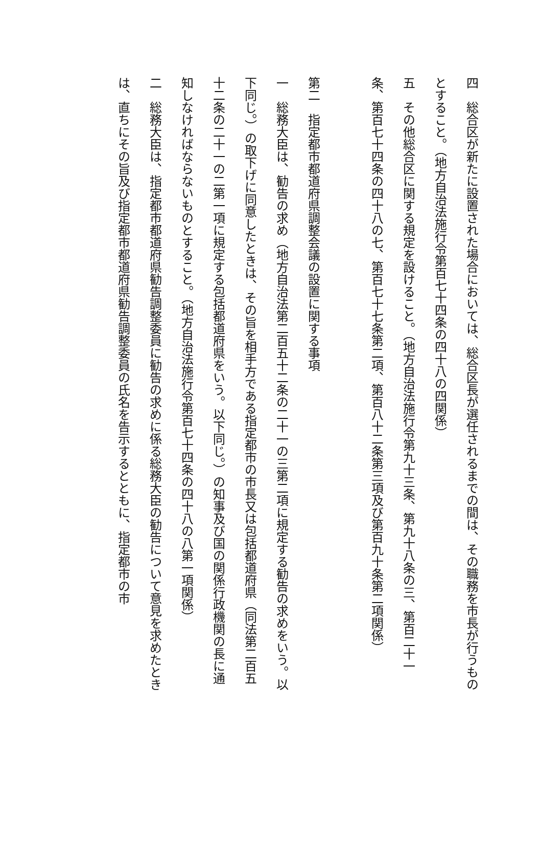四　総合区が新たに設置された場合においては、総合区長が選任されるまでの間は、その職務を市長が行うものとすること。（地方自治法施行令第百七十四条の四十八の四関係）
五　その他総合区に関する規定を設けること。（地方自治法施行令第九十三条、第九十八条の三、第百二十一条、第百七十四条の四十八の七、第百七十七条第二項、第百八十二条第三項及び第百九十条第二項関係）
第二　指定都市都道府県調整会議の設置に関する事項
一　総務大臣は、勧告の求め（地方自治法第二百五十二条の二十一の三第二項に規定する勧告の求めをいう。以下同じ。）の取下げに同意したときは、その旨を相手方である指定都市の市長又は包括都道府県（同法第二百五十二条の二十一の二第一項に規定する包括都道府県をいう。以下同じ。）の知事及び国の関係行政機関の長に通知しなければならないものとすること。（地方自治法施行令第百七十四条の四十八の八第一項関係）
二　総務大臣は、指定都市都道府県勧告調整委員に勧告の求めに係る総務大臣の勧告について意見を求めたときは、直ちにその旨及び指定都市都道府県勧告調整委員の氏名を告示するとともに、指定都市の市